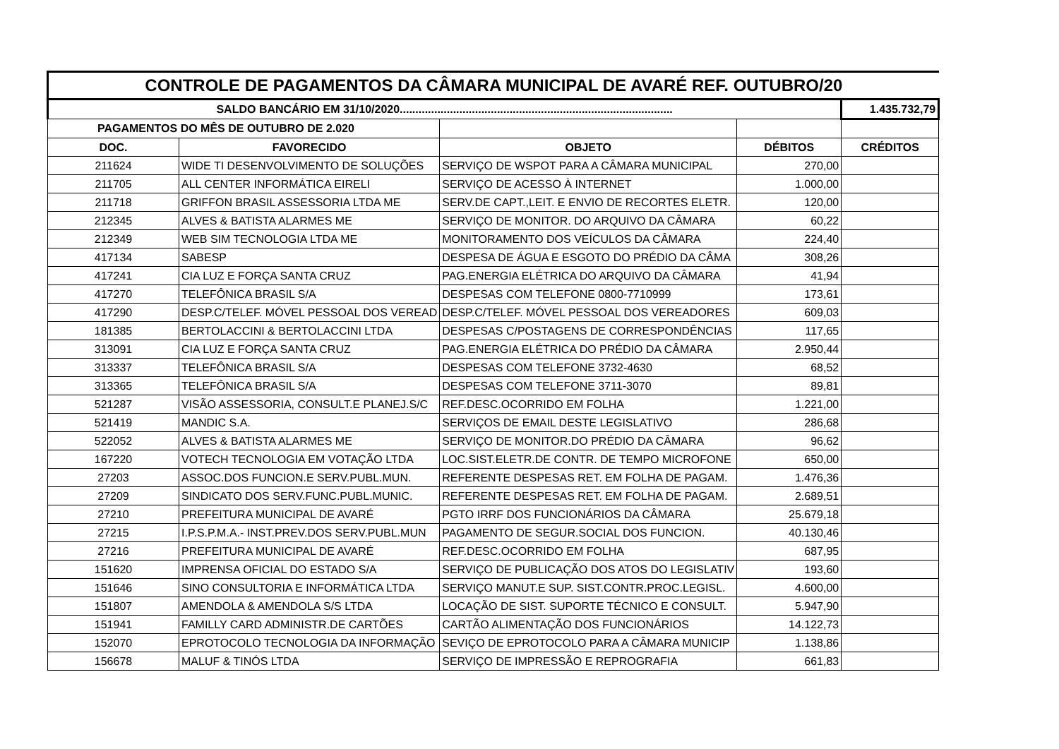| CONTROLE DE PAGAMENTOS DA CÂMARA MUNICIPAL DE AVARÉ REF. OUTUBRO/20 | | | | |
| SALDO BANCÁRIO EM 31/10/2020....................................................................................... | | | | 1.435.732,79 |
| PAGAMENTOS DO MÊS DE OUTUBRO DE 2.020 | | | | |
| DOC. | FAVORECIDO | OBJETO | DÉBITOS | CRÉDITOS |
| 211624 | WIDE TI DESENVOLVIMENTO DE SOLUÇÕES | SERVIÇO DE WSPOT PARA A CÂMARA MUNICIPAL | 270,00 | |
| 211705 | ALL CENTER INFORMÁTICA EIRELI | SERVIÇO DE ACESSO À INTERNET | 1.000,00 | |
| 211718 | GRIFFON BRASIL ASSESSORIA LTDA ME | SERV.DE CAPT.,LEIT. E ENVIO DE RECORTES ELETR. | 120,00 | |
| 212345 | ALVES & BATISTA ALARMES ME | SERVIÇO DE MONITOR. DO ARQUIVO DA CÂMARA | 60,22 | |
| 212349 | WEB SIM TECNOLOGIA LTDA ME | MONITORAMENTO DOS VEÍCULOS DA CÂMARA | 224,40 | |
| 417134 | SABESP | DESPESA DE ÁGUA E ESGOTO DO PRÉDIO DA CÂMA | 308,26 | |
| 417241 | CIA LUZ E FORÇA SANTA CRUZ | PAG.ENERGIA ELÉTRICA DO ARQUIVO DA CÂMARA | 41,94 | |
| 417270 | TELEFÔNICA BRASIL S/A | DESPESAS COM TELEFONE 0800-7710999 | 173,61 | |
| 417290 | DESP.C/TELEF. MÓVEL PESSOAL DOS VEREAD | DESP.C/TELEF. MÓVEL PESSOAL DOS VEREADORES | 609,03 | |
| 181385 | BERTOLACCINI & BERTOLACCINI LTDA | DESPESAS C/POSTAGENS DE CORRESPONDÊNCIAS | 117,65 | |
| 313091 | CIA LUZ E FORÇA SANTA CRUZ | PAG.ENERGIA ELÉTRICA DO PRÉDIO DA CÂMARA | 2.950,44 | |
| 313337 | TELEFÔNICA BRASIL S/A | DESPESAS COM TELEFONE 3732-4630 | 68,52 | |
| 313365 | TELEFÔNICA BRASIL S/A | DESPESAS COM TELEFONE 3711-3070 | 89,81 | |
| 521287 | VISÃO ASSESSORIA, CONSULT.E PLANEJ.S/C | REF.DESC.OCORRIDO EM FOLHA | 1.221,00 | |
| 521419 | MANDIC S.A. | SERVIÇOS DE EMAIL DESTE LEGISLATIVO | 286,68 | |
| 522052 | ALVES & BATISTA ALARMES ME | SERVIÇO DE MONITOR.DO PRÉDIO DA CÂMARA | 96,62 | |
| 167220 | VOTECH TECNOLOGIA EM VOTAÇÃO LTDA | LOC.SIST.ELETR.DE CONTR. DE TEMPO MICROFONE | 650,00 | |
| 27203 | ASSOC.DOS FUNCION.E SERV.PUBL.MUN. | REFERENTE DESPESAS RET. EM FOLHA DE PAGAM. | 1.476,36 | |
| 27209 | SINDICATO DOS SERV.FUNC.PUBL.MUNIC. | REFERENTE DESPESAS RET. EM FOLHA DE PAGAM. | 2.689,51 | |
| 27210 | PREFEITURA MUNICIPAL DE AVARÉ | PGTO IRRF DOS FUNCIONÁRIOS DA CÂMARA | 25.679,18 | |
| 27215 | I.P.S.P.M.A.- INST.PREV.DOS SERV.PUBL.MUN | PAGAMENTO DE SEGUR.SOCIAL DOS FUNCION. | 40.130,46 | |
| 27216 | PREFEITURA MUNICIPAL DE AVARÉ | REF.DESC.OCORRIDO EM FOLHA | 687,95 | |
| 151620 | IMPRENSA OFICIAL DO ESTADO S/A | SERVIÇO DE PUBLICAÇÃO DOS ATOS DO LEGISLATIV | 193,60 | |
| 151646 | SINO CONSULTORIA E INFORMÁTICA LTDA | SERVIÇO MANUT.E SUP. SIST.CONTR.PROC.LEGISL. | 4.600,00 | |
| 151807 | AMENDOLA & AMENDOLA S/S LTDA | LOCAÇÃO DE SIST. SUPORTE TÉCNICO E CONSULT. | 5.947,90 | |
| 151941 | FAMILLY CARD ADMINISTR.DE CARTÕES | CARTÃO ALIMENTAÇÃO DOS FUNCIONÁRIOS | 14.122,73 | |
| 152070 | EPROTOCOLO TECNOLOGIA DA INFORMAÇÃO | SEVIÇO DE EPROTOCOLO PARA A CÂMARA MUNICIP | 1.138,86 | |
| 156678 | MALUF & TINÓS LTDA | SERVIÇO DE IMPRESSÃO E REPROGRAFIA | 661,83 | |